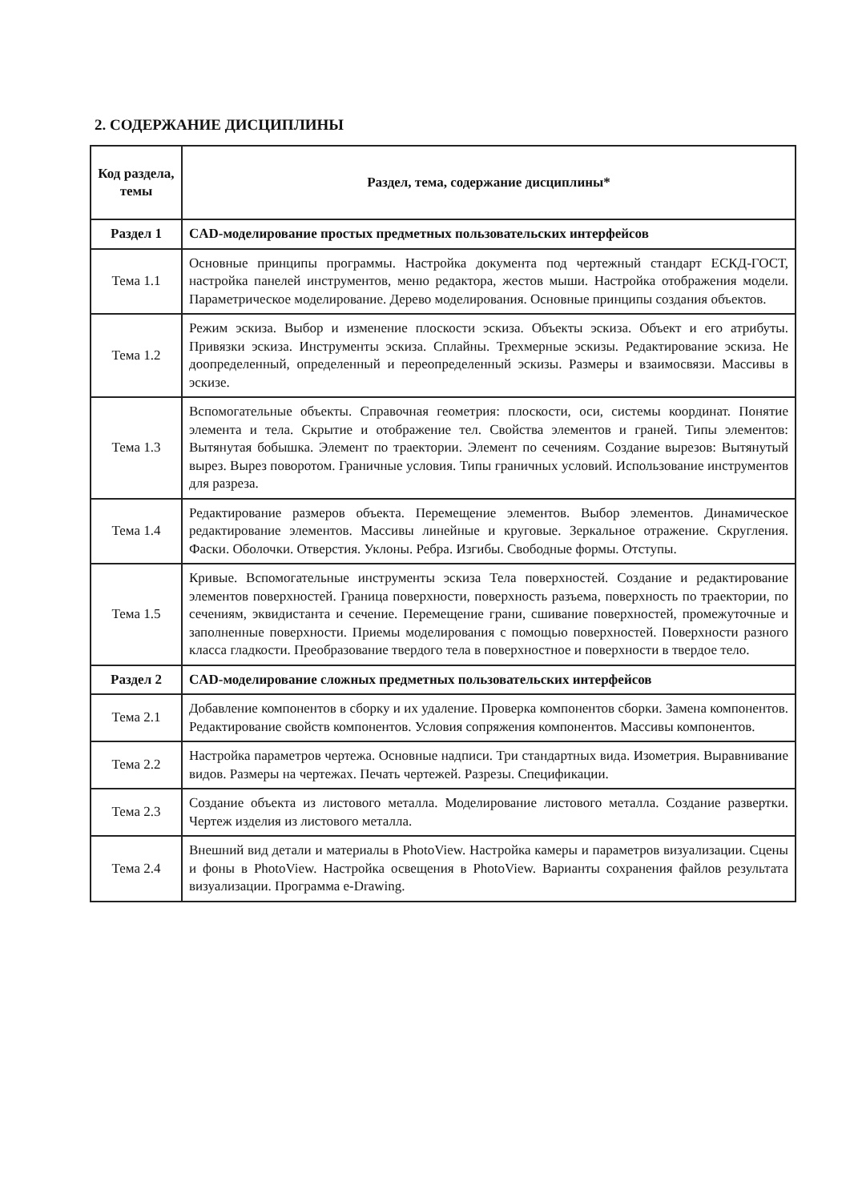2. СОДЕРЖАНИЕ ДИСЦИПЛИНЫ
| Код раздела, темы | Раздел, тема, содержание дисциплины* |
| --- | --- |
| Раздел 1 | CAD-моделирование простых предметных пользовательских интерфейсов |
| Тема 1.1 | Основные принципы программы. Настройка документа под чертежный стандарт ЕСКД-ГОСТ, настройка панелей инструментов, меню редактора, жестов мыши. Настройка отображения модели. Параметрическое моделирование. Дерево моделирования. Основные принципы создания объектов. |
| Тема 1.2 | Режим эскиза. Выбор и изменение плоскости эскиза. Объекты эскиза. Объект и его атрибуты. Привязки эскиза. Инструменты эскиза. Сплайны. Трехмерные эскизы. Редактирование эскиза. Не доопределенный, определенный и переопределенный эскизы. Размеры и взаимосвязи. Массивы в эскизе. |
| Тема 1.3 | Вспомогательные объекты. Справочная геометрия: плоскости, оси, системы координат. Понятие элемента и тела. Скрытие и отображение тел. Свойства элементов и граней. Типы элементов: Вытянутая бобышка. Элемент по траектории. Элемент по сечениям. Создание вырезов: Вытянутый вырез. Вырез поворотом. Граничные условия. Типы граничных условий. Использование инструментов для разреза. |
| Тема 1.4 | Редактирование размеров объекта. Перемещение элементов. Выбор элементов. Динамическое редактирование элементов. Массивы линейные и круговые. Зеркальное отражение. Скругления. Фаски. Оболочки. Отверстия. Уклоны. Ребра. Изгибы. Свободные формы. Отступы. |
| Тема 1.5 | Кривые. Вспомогательные инструменты эскиза Тела поверхностей. Создание и редактирование элементов поверхностей. Граница поверхности, поверхность разъема, поверхность по траектории, по сечениям, эквидистанта и сечение. Перемещение грани, сшивание поверхностей, промежуточные и заполненные поверхности. Приемы моделирования с помощью поверхностей. Поверхности разного класса гладкости. Преобразование твердого тела в поверхностное и поверхности в твердое тело. |
| Раздел 2 | CAD-моделирование сложных предметных пользовательских интерфейсов |
| Тема 2.1 | Добавление компонентов в сборку и их удаление. Проверка компонентов сборки. Замена компонентов. Редактирование свойств компонентов. Условия сопряжения компонентов. Массивы компонентов. |
| Тема 2.2 | Настройка параметров чертежа. Основные надписи. Три стандартных вида. Изометрия. Выравнивание видов. Размеры на чертежах. Печать чертежей. Разрезы. Спецификации. |
| Тема 2.3 | Создание объекта из листового металла. Моделирование листового металла. Создание развертки. Чертеж изделия из листового металла. |
| Тема 2.4 | Внешний вид детали и материалы в PhotoView. Настройка камеры и параметров визуализации. Сцены и фоны в PhotoView. Настройка освещения в PhotoView. Варианты сохранения файлов результата визуализации. Программа e-Drawing. |